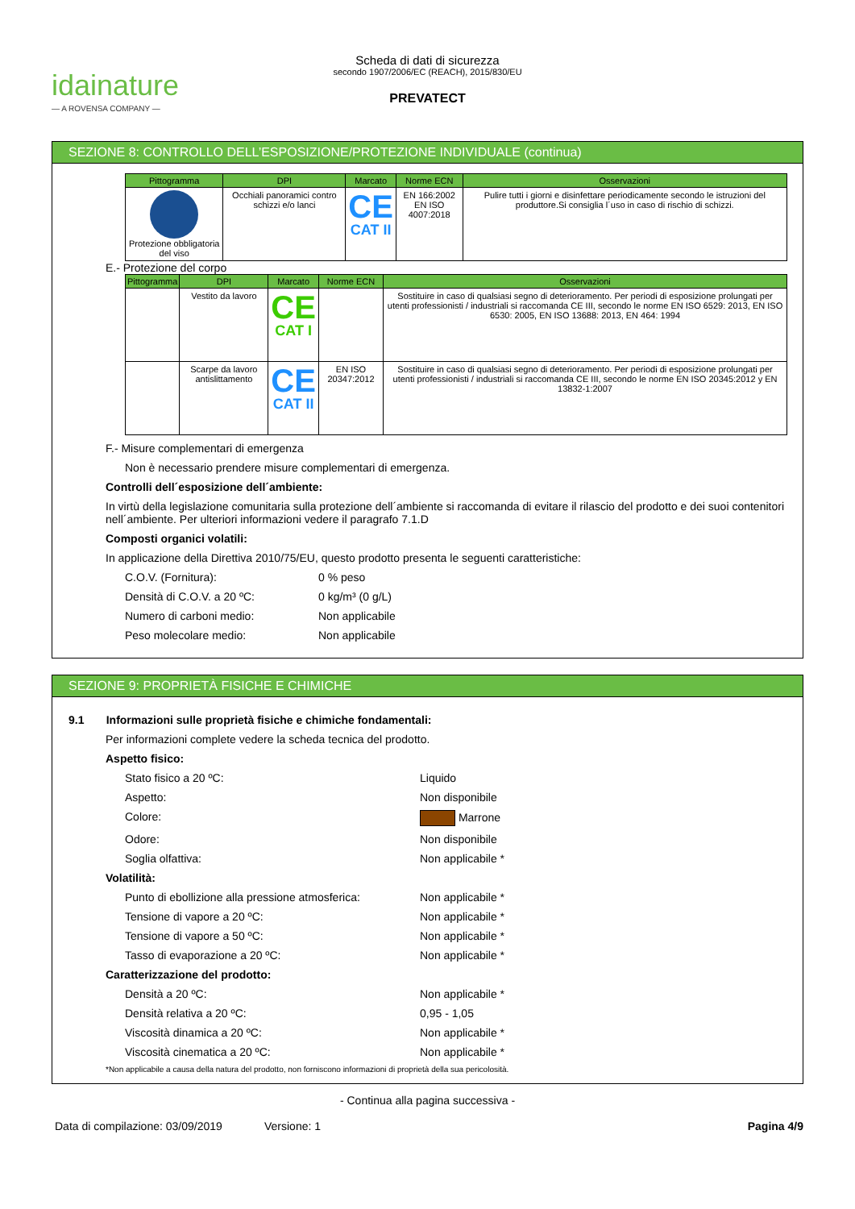idainature
— A ROVENSA COMPANY —
Scheda di dati di sicurezza
secondo 1907/2006/EC (REACH), 2015/830/EU
PREVATECT
SEZIONE 8: CONTROLLO DELL’ESPOSIZIONE/PROTEZIONE INDIVIDUALE (continua)
| Pittogramma | DPI | Marcato | Norme ECN | Osservazioni |
| --- | --- | --- | --- | --- |
| Protezione obbligatoria del viso | Occhiali panoramici contro schizzi e/o lanci | CE CAT II | EN 166:2002 EN ISO 4007:2018 | Pulire tutti i giorni e disinfettare periodicamente secondo le istruzioni del produttore.Si consiglia l´uso in caso di rischio di schizzi. |
E.- Protezione del corpo
| Pittogramma | DPI | Marcato | Norme ECN | Osservazioni |
| --- | --- | --- | --- | --- |
| | Vestito da lavoro | CE CAT I | | Sostituire in caso di qualsiasi segno di deterioramento. Per periodi di esposizione prolungati per utenti professionisti / industriali si raccomanda CE III, secondo le norme EN ISO 6529: 2013, EN ISO 6530: 2005, EN ISO 13688: 2013, EN 464: 1994 |
| | Scarpe da lavoro antislittamento | CE CAT II | EN ISO 20347:2012 | Sostituire in caso di qualsiasi segno di deterioramento. Per periodi di esposizione prolungati per utenti professionisti / industriali si raccomanda CE III, secondo le norme EN ISO 20345:2012 y EN 13832-1:2007 |
F.- Misure complementari di emergenza
Non è necessario prendere misure complementari di emergenza.
Controlli dell´esposizione dell´ambiente:
In virtù della legislazione comunitaria sulla protezione dell´ambiente si raccomanda di evitare il rilascio del prodotto e dei suoi contenitori nell´ambiente. Per ulteriori informazioni vedere il paragrafo 7.1.D
Composti organici volatili:
In applicazione della Direttiva 2010/75/EU, questo prodotto presenta le seguenti caratteristiche:
C.O.V. (Fornitura): 0 % peso
Densità di C.O.V. a 20 ºC: 0 kg/m³ (0 g/L)
Numero di carboni medio: Non applicabile
Peso molecolare medio: Non applicabile
SEZIONE 9: PROPRIETÀ FISICHE E CHIMICHE
9.1 Informazioni sulle proprietà fisiche e chimiche fondamentali:
Per informazioni complete vedere la scheda tecnica del prodotto.
Aspetto fisico:
Stato fisico a 20 ºC: Liquido
Aspetto: Non disponibile
Colore: Marrone
Odore: Non disponibile
Soglia olfattiva: Non applicabile *
Volatilità:
Punto di ebollizione alla pressione atmosferica: Non applicabile *
Tensione di vapore a 20 ºC: Non applicabile *
Tensione di vapore a 50 ºC: Non applicabile *
Tasso di evaporazione a 20 ºC: Non applicabile *
Caratterizzazione del prodotto:
Densità a 20 ºC: Non applicabile *
Densità relativa a 20 ºC: 0,95 - 1,05
Viscosità dinamica a 20 ºC: Non applicabile *
Viscosità cinematica a 20 ºC: Non applicabile *
*Non applicabile a causa della natura del prodotto, non forniscono informazioni di proprietà della sua pericolosità.
- Continua alla pagina successiva -
Data di compilazione: 03/09/2019 Versione: 1 Pagina 4/9